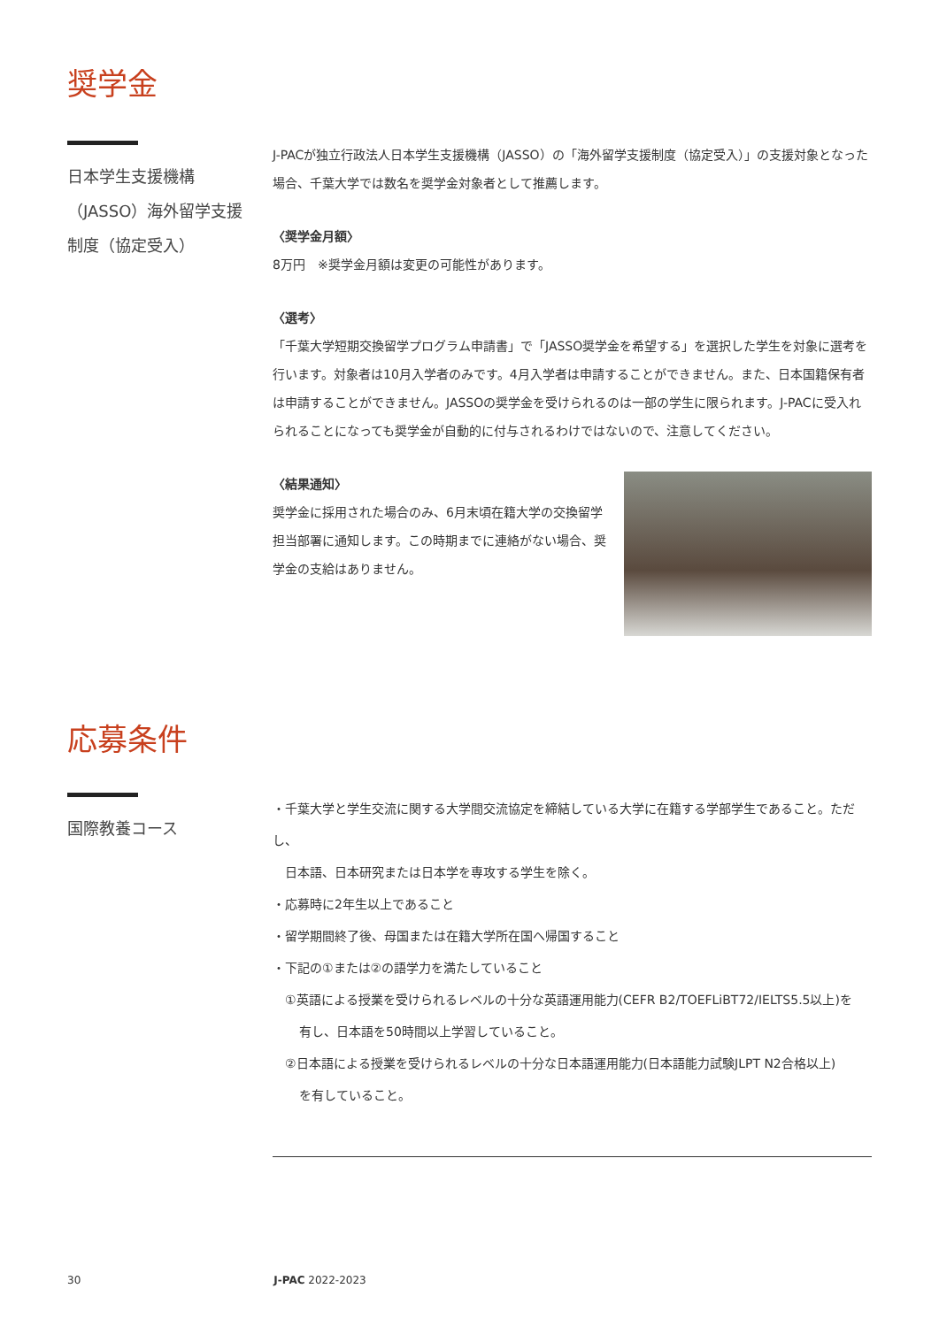奨学金
日本学生支援機構
（JASSO）海外留学支援
制度（協定受入）
J-PACが独立行政法人日本学生支援機構（JASSO）の「海外留学支援制度（協定受入）」の支援対象となった場合、千葉大学では数名を奨学金対象者として推薦します。
〈奨学金月額〉
8万円　※奨学金月額は変更の可能性があります。
〈選考〉
「千葉大学短期交換留学プログラム申請書」で「JASSO奨学金を希望する」を選択した学生を対象に選考を行います。対象者は10月入学者のみです。4月入学者は申請することができません。また、日本国籍保有者は申請することができません。JASSOの奨学金を受けられるのは一部の学生に限られます。J-PACに受入れられることになっても奨学金が自動的に付与されるわけではないので、注意してください。
〈結果通知〉
奨学金に採用された場合のみ、6月末頃在籍大学の交換留学担当部署に通知します。この時期までに連絡がない場合、奨学金の支給はありません。
応募条件
国際教養コース
・千葉大学と学生交流に関する大学間交流協定を締結している大学に在籍する学部学生であること。ただし、
日本語、日本研究または日本学を専攻する学生を除く。
・応募時に2年生以上であること
・留学期間終了後、母国または在籍大学所在国へ帰国すること
・下記の①または②の語学力を満たしていること
①英語による授業を受けられるレベルの十分な英語運用能力(CEFR B2/TOEFLiBT72/IELTS5.5以上)を
有し、日本語を50時間以上学習していること。
②日本語による授業を受けられるレベルの十分な日本語運用能力(日本語能力試験JLPT N2合格以上)
を有していること。
30 J-PAC 2022-2023